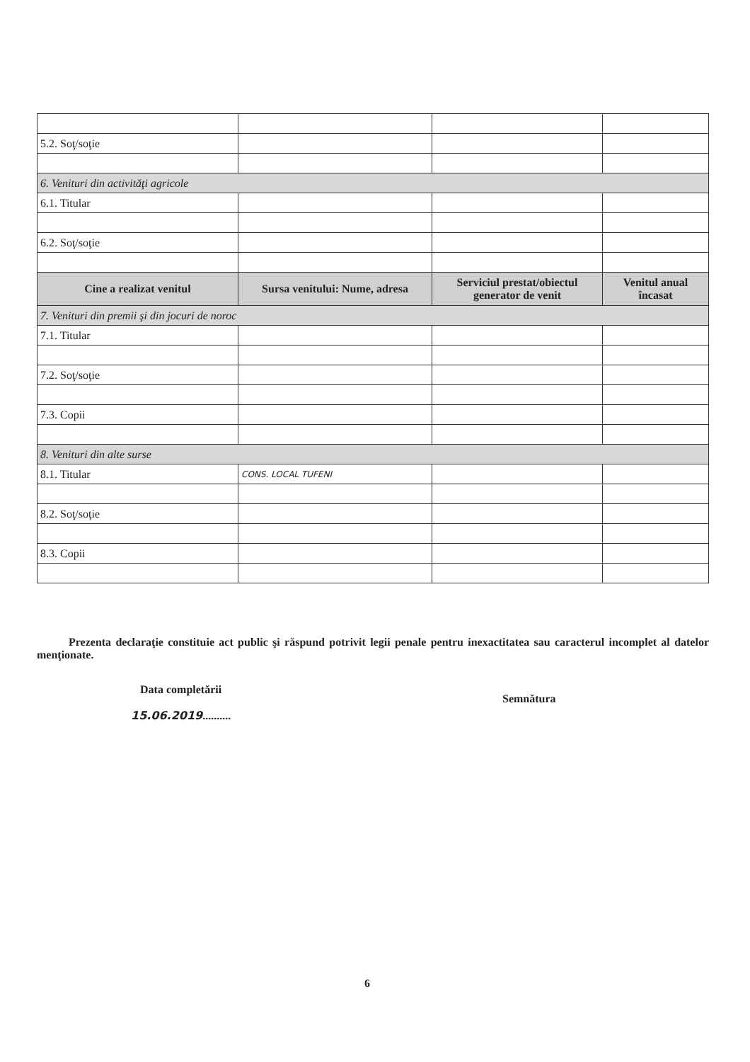| 5.2. Soţ/soţie | | | |
| 6. Venituri din activităţi agricole | | | |
| 6.1. Titular | | | |
| 6.2. Soţ/soţie | | | |
| Cine a realizat venitul | Sursa venitului: Nume, adresa | Serviciul prestat/obiectul generator de venit | Venitul anual încasat |
| 7. Venituri din premii şi din jocuri de noroc | | | |
| 7.1. Titular | | | |
| 7.2. Soţ/soţie | | | |
| 7.3. Copii | | | |
| 8. Venituri din alte surse | | | |
| 8.1. Titular | CONS. LOCAL TUFENI | | |
| 8.2. Soţ/soţie | | | |
| 8.3. Copii | | | |
Prezenta declaraţie constituie act public şi răspund potrivit legii penale pentru inexactitatea sau caracterul incomplet al datelor menţionate.
Data completării
15.06.2019..........
Semnătura
6